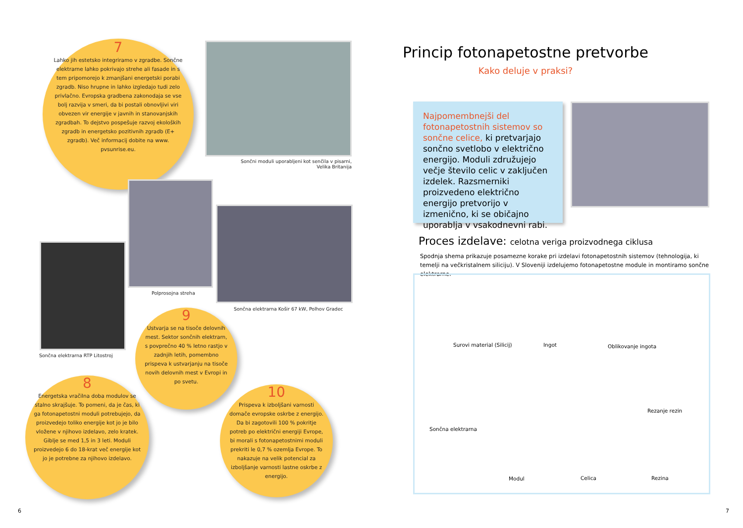7
Lahko jih estetsko integriramo v zgradbe. Sončne elektrarne lahko pokrivajo strehe ali fasade in s tem pripomorejo k zmanjšani energetski porabi zgradb. Niso hrupne in lahko izgledajo tudi zelo privlačno. Evropska gradbena zakonodaja se vse bolj razvija v smeri, da bi postali obnovljivi viri obvezen vir energije v javnih in stanovanjskih zgradbah. To dejstvo pospešuje razvoj ekoloških zgradb in energetsko pozitivnih zgradb (E+ zgradb). Več informacij dobite na www. pvsunrise.eu.
Sončni moduli uporabljeni kot senčila v pisarni, Velika Britanija
Polprosojna streha
Sončna elektrarna Košir 67 kW, Polhov Gradec
Sončna elektrarna RTP Litostroj
9
Ustvarja se na tisoče delovnih mest. Sektor sončnih elektrarn, s povprečno 40 % letno rastjo v zadnjih letih, pomembno prispeva k ustvarjanju na tisoče novih delovnih mest v Evropi in po svetu.
8
Energetska vračilna doba modulov se stalno skrajšuje. To pomeni, da je čas, ki ga fotonapetostni moduli potrebujejo, da proizvedejo toliko energije kot jo je bilo vložene v njihovo izdelavo, zelo kratek. Giblje se med 1,5 in 3 leti. Moduli proizvedejo 6 do 18-krat več energije kot jo je potrebne za njihovo izdelavo.
10
Prispeva k izboljšani varnosti domače evropske oskrbe z energijo. Da bi zagotovili 100 % pokritje potreb po električni energiji Evrope, bi morali s fotonapetostnimi moduli prekriti le 0,7 % ozemlja Evrope. To nakazuje na velik potencial za izboljšanje varnosti lastne oskrbe z energijo.
6
Princip fotonapetostne pretvorbe
Kako deluje v praksi?
Najpomembnejši del fotonapetostnih sistemov so sončne celice, ki pretvarjajo sončno svetlobo v električno energijo. Moduli združujejo večje število celic v zaključen izdelek. Razsmerniki proizvedeno električno energijo pretvorijo v izmenično, ki se običajno uporablja v vsakodnevni rabi.
Proces izdelave: celotna veriga proizvodnega ciklusa
Spodnja shema prikazuje posamezne korake pri izdelavi fotonapetostnih sistemov (tehnologija, ki temelji na večkristalnem siliciju). V Sloveniji izdelujemo fotonapetostne module in montiramo sončne elektrarne.
Surovi material (Silicij) Ingot Oblikovanje ingota
Rezanje rezin
Sončna elektrarna
Modul Celica Rezina
7